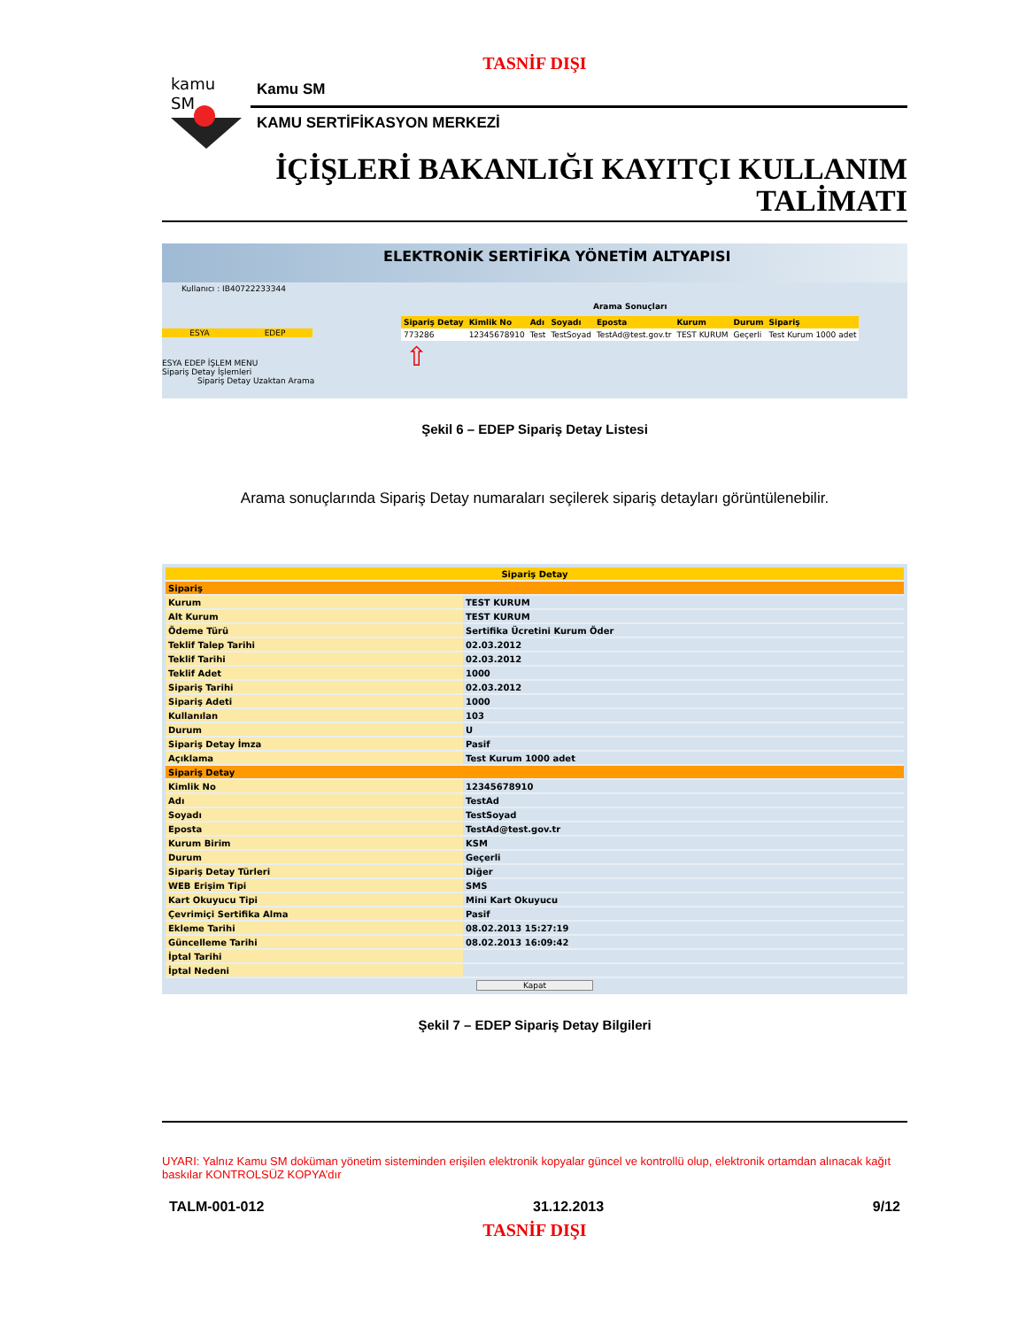TASNİF DIŞI
kamu
SM
Kamu SM
KAMU SERTİFİKASYON MERKEZİ
İÇİŞLERİ BAKANLIĞI KAYITÇI KULLANIM
TALİMATI
ELEKTRONİK SERTİFİKA YÖNETİM ALTYAPISI
Kullanıcı : IB40722233344
ESYA EDEP
ESYA EDEP İŞLEM MENU
Sipariş Detay İşlemleri
Sipariş Detay Uzaktan Arama
Arama Sonuçları
| Sipariş Detay | Kimlik No | Adı | Soyadı | Eposta | Kurum | Durum | Sipariş |
| --- | --- | --- | --- | --- | --- | --- | --- |
| 773286 | 12345678910 | Test | TestSoyad | TestAd@test.gov.tr | TEST KURUM | Geçerli | Test Kurum 1000 adet |
⇧
Şekil 6 – EDEP Sipariş Detay Listesi
Arama sonuçlarında Sipariş Detay numaraları seçilerek sipariş detayları görüntülenebilir.
| Sipariş Detay | |
| Sipariş | |
| Kurum | TEST KURUM |
| Alt Kurum | TEST KURUM |
| Ödeme Türü | Sertifika Ücretini Kurum Öder |
| Teklif Talep Tarihi | 02.03.2012 |
| Teklif Tarihi | 02.03.2012 |
| Teklif Adet | 1000 |
| Sipariş Tarihi | 02.03.2012 |
| Sipariş Adeti | 1000 |
| Kullanılan | 103 |
| Durum | U |
| Sipariş Detay İmza | Pasif |
| Açıklama | Test Kurum 1000 adet |
| Sipariş Detay | |
| Kimlik No | 12345678910 |
| Adı | TestAd |
| Soyadı | TestSoyad |
| Eposta | TestAd@test.gov.tr |
| Kurum Birim | KSM |
| Durum | Geçerli |
| Sipariş Detay Türleri | Diğer |
| WEB Erişim Tipi | SMS |
| Kart Okuyucu Tipi | Mini Kart Okuyucu |
| Çevrimiçi Sertifika Alma | Pasif |
| Ekleme Tarihi | 08.02.2013 15:27:19 |
| Güncelleme Tarihi | 08.02.2013 16:09:42 |
| İptal Tarihi | |
| İptal Nedeni | |
Kapat
Şekil 7 – EDEP Sipariş Detay Bilgileri
UYARI: Yalnız Kamu SM doküman yönetim sisteminden erişilen elektronik kopyalar güncel ve kontrollü olup, elektronik ortamdan alınacak kağıt baskılar KONTROLSÜZ KOPYA’dır
TALM-001-012 31.12.2013 9/12
TASNİF DIŞI